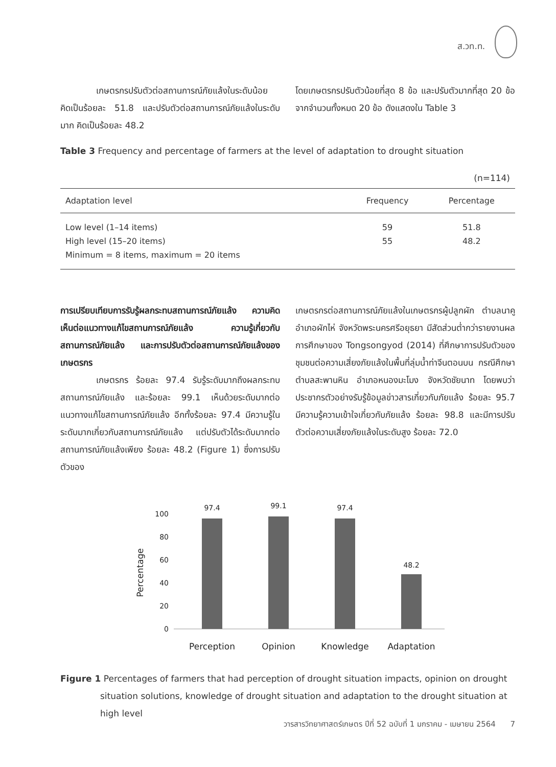ส.วท.ท.
เกษตรกรปรับตัวต่อสถานการณ์ภัยแล้งในระดับน้อย คิดเป็นร้อยละ 51.8 และปรับตัวต่อสถานการณ์ภัยแล้งในระดับมาก คิดเป็นร้อยละ 48.2
โดยเกษตรกรปรับตัวน้อยที่สุด 8 ข้อ และปรับตัวมากที่สุด 20 ข้อ จากจำนวนทั้งหมด 20 ข้อ ดังแสดงใน Table 3
Table 3 Frequency and percentage of farmers at the level of adaptation to drought situation
(n=114)
| Adaptation level | Frequency | Percentage |
| --- | --- | --- |
| Low level (1–14 items) | 59 | 51.8 |
| High level (15–20 items) | 55 | 48.2 |
| Minimum = 8 items, maximum = 20 items | | |
การเปรียบเทียบการรับรู้ผลกระทบสถานการณ์ภัยแล้ง ความคิดเห็นต่อแนวทางแก้ไขสถานการณ์ภัยแล้ง ความรู้เกี่ยวกับสถานการณ์ภัยแล้ง และการปรับตัวต่อสถานการณ์ภัยแล้งของเกษตรกร
เกษตรกร ร้อยละ 97.4 รับรู้ระดับมากถึงผลกระทบสถานการณ์ภัยแล้ง และร้อยละ 99.1 เห็นด้วยระดับมากต่อแนวทางแก้ไขสถานการณ์ภัยแล้ง อีกทั้งร้อยละ 97.4 มีความรู้ในระดับมากเกี่ยวกับสถานการณ์ภัยแล้ง แต่ปรับตัวได้ระดับมากต่อสถานการณ์ภัยแล้งเพียง ร้อยละ 48.2 (Figure 1) ซึ่งการปรับตัวของ
เกษตรกรต่อสถานการณ์ภัยแล้งในเกษตรกรผู้ปลูกผัก ตำบลนาคู อำเภอผักไห่ จังหวัดพระนครศรีอยุธยา มีสัดส่วนต่ำกว่ารายงานผลการศึกษาของ Tongsongyod (2014) ที่ศึกษาการปรับตัวของชุมชนต่อความเสี่ยงภัยแล้งในพื้นที่ลุ่มน้ำท่าจีนตอนบน กรณีศึกษา ตำบลสะพานหิน อำเภอหนองมะโมง จังหวัดชัยนาท โดยพบว่า ประชากรตัวอย่างรับรู้ข้อมูลข่าวสารเกี่ยวกับภัยแล้ง ร้อยละ 95.7 มีความรู้ความเข้าใจเกี่ยวกับภัยแล้ง ร้อยละ 98.8 และมีการปรับตัวต่อความเสี่ยงภัยแล้งในระดับสูง ร้อยละ 72.0
100
80
60
40
20
0
Percentage
97.4
99.1
97.4
48.2
Perception
Opinion
Knowledge
Adaptation
Figure 1 Percentages of farmers that had perception of drought situation impacts, opinion on drought situation solutions, knowledge of drought situation and adaptation to the drought situation at high level
วารสารวิทยาศาสตร์เกษตร ปีที่ 52 ฉบับที่ 1 มกราคม - เมษายน 2564 7